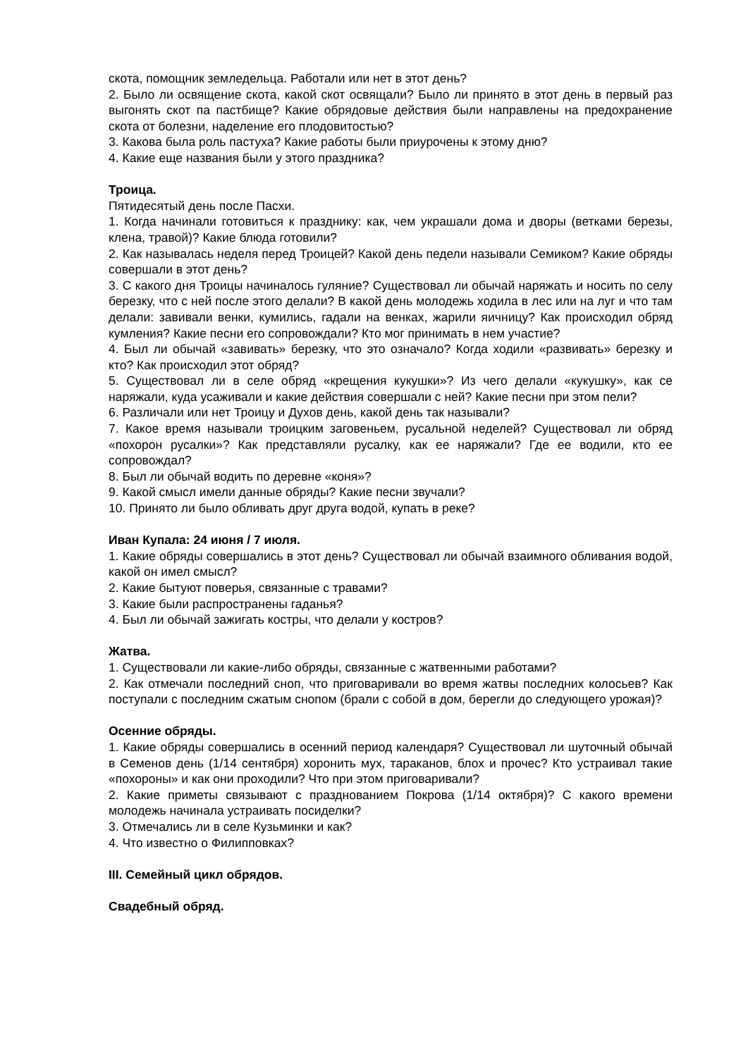скота, помощник земледельца. Работали или нет в этот день?
2. Было ли освящение скота, какой скот освящали? Было ли принято в этот день в первый раз выгонять скот па пастбище? Какие обрядовые действия были направлены на предохранение скота от болезни, наделение его плодовитостью?
3. Какова была роль пастуха? Какие работы были приурочены к этому дню?
4. Какие еще названия были у этого праздника?
Троица.
Пятидесятый день после Пасхи.
1. Когда начинали готовиться к празднику: как, чем украшали дома и дворы (ветками березы, клена, травой)? Какие блюда готовили?
2. Как называлась неделя перед Троицей? Какой день педели называли Семиком? Какие обряды совершали в этот день?
3. С какого дня Троицы начиналось гуляние? Существовал ли обычай наряжать и носить по селу березку, что с ней после этого делали? В какой день молодежь ходила в лес или на луг и что там делали: завивали венки, кумились, гадали на венках, жарили яичницу? Как происходил обряд кумления? Какие песни его сопровождали? Кто мог принимать в нем участие?
4. Был ли обычай «завивать» березку, что это означало? Когда ходили «развивать» березку и кто? Как происходил этот обряд?
5. Существовал ли в селе обряд «крещения кукушки»? Из чего делали «кукушку», как се наряжали, куда усаживали и какие действия совершали с ней? Какие песни при этом пели?
6. Различали или нет Троицу и Духов день, какой день так называли?
7. Какое время называли троицким заговеньем, русальной неделей? Существовал ли обряд «похорон русалки»? Как представляли русалку, как ее наряжали? Где ее водили, кто ее сопровождал?
8. Был ли обычай водить по деревне «коня»?
9. Какой смысл имели данные обряды? Какие песни звучали?
10. Принято ли было обливать друг друга водой, купать в реке?
Иван Купала: 24 июня / 7 июля.
1. Какие обряды совершались в этот день? Существовал ли обычай взаимного обливания водой, какой он имел смысл?
2. Какие бытуют поверья, связанные с травами?
3. Какие были распространены гаданья?
4. Был ли обычай зажигать костры, что делали у костров?
Жатва.
1. Существовали ли какие-либо обряды, связанные с жатвенными работами?
2. Как отмечали последний сноп, что приговаривали во время жатвы последних колосьев? Как поступали с последним сжатым снопом (брали с собой в дом, берегли до следующего урожая)?
Осенние обряды.
1. Какие обряды совершались в осенний период календаря? Существовал ли шуточный обычай в Семенов день (1/14 сентября) хоронить мух, тараканов, блох и прочес? Кто устраивал такие «похороны» и как они проходили? Что при этом приговаривали?
2. Какие приметы связывают с празднованием Покрова (1/14 октября)? С какого времени молодежь начинала устраивать посиделки?
3. Отмечались ли в селе Кузьминки и как?
4. Что известно о Филипповках?
III. Семейный цикл обрядов.
Свадебный обряд.